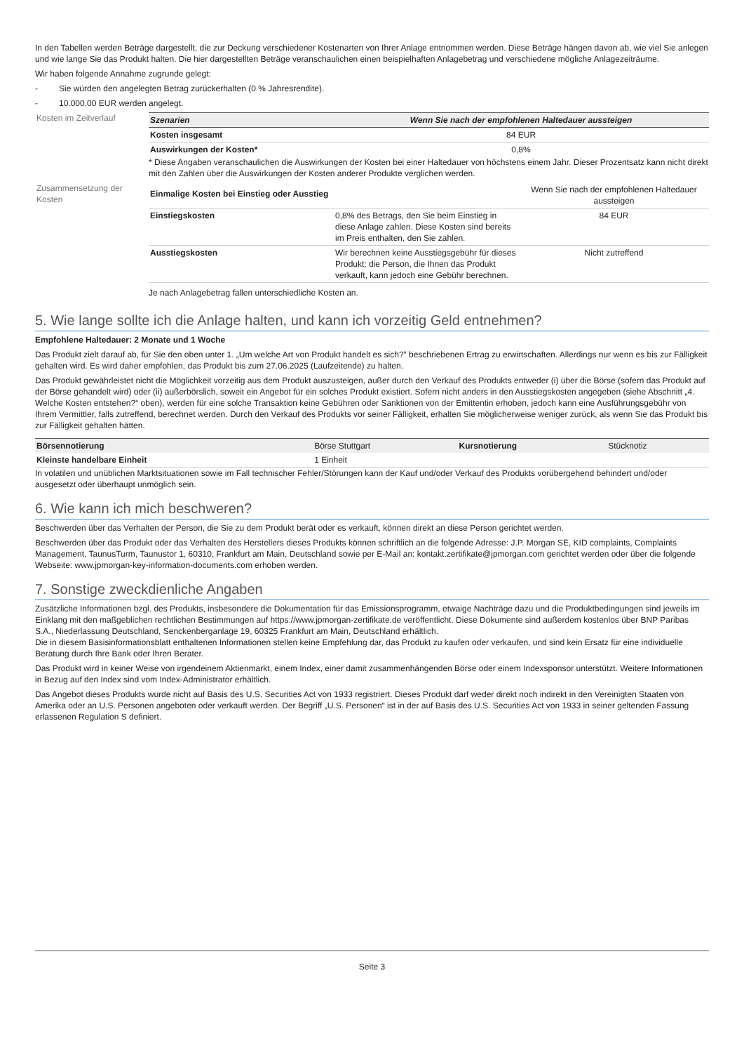In den Tabellen werden Beträge dargestellt, die zur Deckung verschiedener Kostenarten von Ihrer Anlage entnommen werden. Diese Beträge hängen davon ab, wie viel Sie anlegen und wie lange Sie das Produkt halten. Die hier dargestellten Beträge veranschaulichen einen beispielhaften Anlagebetrag und verschiedene mögliche Anlagezeiträume.
Wir haben folgende Annahme zugrunde gelegt:
- Sie würden den angelegten Betrag zurückerhalten (0 % Jahresrendite).
- 10.000,00 EUR werden angelegt.
Kosten im Zeitverlauf
| Szenarien | Wenn Sie nach der empfohlenen Haltedauer aussteigen |
| --- | --- |
| Kosten insgesamt | 84 EUR |
| Auswirkungen der Kosten* | 0,8% |
* Diese Angaben veranschaulichen die Auswirkungen der Kosten bei einer Haltedauer von höchstens einem Jahr. Dieser Prozentsatz kann nicht direkt mit den Zahlen über die Auswirkungen der Kosten anderer Produkte verglichen werden.
Zusammensetzung der Kosten
| Einmalige Kosten bei Einstieg oder Ausstieg | | Wenn Sie nach der empfohlenen Haltedauer aussteigen |
| Einstiegskosten | 0,8% des Betrags, den Sie beim Einstieg in diese Anlage zahlen. Diese Kosten sind bereits im Preis enthalten, den Sie zahlen. | 84 EUR |
| Ausstiegskosten | Wir berechnen keine Ausstiegsgebühr für dieses Produkt; die Person, die Ihnen das Produkt verkauft, kann jedoch eine Gebühr berechnen. | Nicht zutreffend |
Je nach Anlagebetrag fallen unterschiedliche Kosten an.
5. Wie lange sollte ich die Anlage halten, und kann ich vorzeitig Geld entnehmen?
Empfohlene Haltedauer: 2 Monate und 1 Woche
Das Produkt zielt darauf ab, für Sie den oben unter 1. „Um welche Art von Produkt handelt es sich?” beschriebenen Ertrag zu erwirtschaften. Allerdings nur wenn es bis zur Fälligkeit gehalten wird. Es wird daher empfohlen, das Produkt bis zum 27.06.2025 (Laufzeitende) zu halten.
Das Produkt gewährleistet nicht die Möglichkeit vorzeitig aus dem Produkt auszusteigen, außer durch den Verkauf des Produkts entweder (i) über die Börse (sofern das Produkt auf der Börse gehandelt wird) oder (ii) außerbörslich, soweit ein Angebot für ein solches Produkt existiert. Sofern nicht anders in den Ausstiegskosten angegeben (siehe Abschnitt „4. Welche Kosten entstehen?“ oben), werden für eine solche Transaktion keine Gebühren oder Sanktionen von der Emittentin erhoben, jedoch kann eine Ausführungsgebühr von Ihrem Vermittler, falls zutreffend, berechnet werden. Durch den Verkauf des Produkts vor seiner Fälligkeit, erhalten Sie möglicherweise weniger zurück, als wenn Sie das Produkt bis zur Fälligkeit gehalten hätten.
| Börsennotierung | Börse Stuttgart | Kursnotierung | Stücknotiz |
| Kleinste handelbare Einheit | 1 Einheit | | |
In volatilen und unüblichen Marktsituationen sowie im Fall technischer Fehler/Störungen kann der Kauf und/oder Verkauf des Produkts vorübergehend behindert und/oder ausgesetzt oder überhaupt unmöglich sein.
6. Wie kann ich mich beschweren?
Beschwerden über das Verhalten der Person, die Sie zu dem Produkt berät oder es verkauft, können direkt an diese Person gerichtet werden.
Beschwerden über das Produkt oder das Verhalten des Herstellers dieses Produkts können schriftlich an die folgende Adresse: J.P. Morgan SE, KID complaints, Complaints Management, TaunusTurm, Taunustor 1, 60310, Frankfurt am Main, Deutschland sowie per E-Mail an: kontakt.zertifikate@jpmorgan.com gerichtet werden oder über die folgende Webseite: www.jpmorgan-key-information-documents.com erhoben werden.
7. Sonstige zweckdienliche Angaben
Zusätzliche Informationen bzgl. des Produkts, insbesondere die Dokumentation für das Emissionsprogramm, etwaige Nachträge dazu und die Produktbedingungen sind jeweils im Einklang mit den maßgeblichen rechtlichen Bestimmungen auf https://www.jpmorgan-zertifikate.de veröffentlicht. Diese Dokumente sind außerdem kostenlos über BNP Paribas S.A., Niederlassung Deutschland, Senckenberganlage 19, 60325 Frankfurt am Main, Deutschland erhältlich.
Die in diesem Basisinformationsblatt enthaltenen Informationen stellen keine Empfehlung dar, das Produkt zu kaufen oder verkaufen, und sind kein Ersatz für eine individuelle Beratung durch Ihre Bank oder Ihren Berater.
Das Produkt wird in keiner Weise von irgendeinem Aktienmarkt, einem Index, einer damit zusammenhängenden Börse oder einem Indexsponsor unterstützt. Weitere Informationen in Bezug auf den Index sind vom Index-Administrator erhältlich.
Das Angebot dieses Produkts wurde nicht auf Basis des U.S. Securities Act von 1933 registriert. Dieses Produkt darf weder direkt noch indirekt in den Vereinigten Staaten von Amerika oder an U.S. Personen angeboten oder verkauft werden. Der Begriff „U.S. Personen“ ist in der auf Basis des U.S. Securities Act von 1933 in seiner geltenden Fassung erlassenen Regulation S definiert.
Seite 3